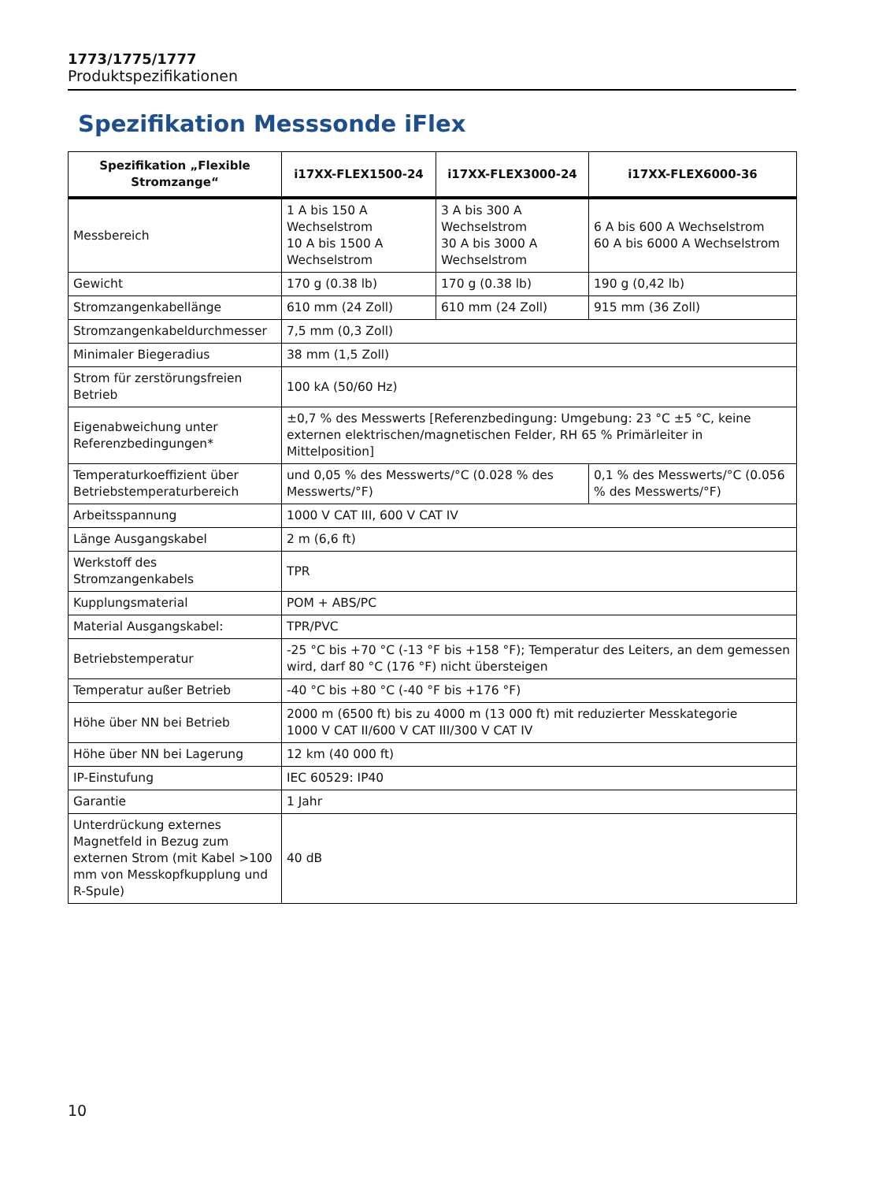1773/1775/1777
Produktspezifikationen
Spezifikation Messsonde iFlex
| Spezifikation „Flexible Stromzange“ | i17XX-FLEX1500-24 | i17XX-FLEX3000-24 | i17XX-FLEX6000-36 |
| --- | --- | --- | --- |
| Messbereich | 1 A bis 150 A Wechselstrom 10 A bis 1500 A Wechselstrom | 3 A bis 300 A Wechselstrom 30 A bis 3000 A Wechselstrom | 6 A bis 600 A Wechselstrom 60 A bis 6000 A Wechselstrom |
| Gewicht | 170 g (0.38 lb) | 170 g (0.38 lb) | 190 g (0,42 lb) |
| Stromzangenkabellänge | 610 mm (24 Zoll) | 610 mm (24 Zoll) | 915 mm (36 Zoll) |
| Stromzangenkabeldurchmesser | 7,5 mm (0,3 Zoll) | | |
| Minimaler Biegeradius | 38 mm (1,5 Zoll) | | |
| Strom für zerstörungsfreien Betrieb | 100 kA (50/60 Hz) | | |
| Eigenabweichung unter Referenzbedingungen* | ±0,7 % des Messwerts [Referenzbedingung: Umgebung: 23 °C ±5 °C, keine externen elektrischen/magnetischen Felder, RH 65 % Primärleiter in Mittelposition] | | |
| Temperaturkoeffizient über Betriebstemperaturbereich | und 0,05 % des Messwerts/°C (0.028 % des Messwerts/°F) | | 0,1 % des Messwerts/°C (0.056 % des Messwerts/°F) |
| Arbeitsspannung | 1000 V CAT III, 600 V CAT IV | | |
| Länge Ausgangskabel | 2 m (6,6 ft) | | |
| Werkstoff des Stromzangenkabels | TPR | | |
| Kupplungsmaterial | POM + ABS/PC | | |
| Material Ausgangskabel: | TPR/PVC | | |
| Betriebstemperatur | -25 °C bis +70 °C (-13 °F bis +158 °F); Temperatur des Leiters, an dem gemessen wird, darf 80 °C (176 °F) nicht übersteigen | | |
| Temperatur außer Betrieb | -40 °C bis +80 °C (-40 °F bis +176 °F) | | |
| Höhe über NN bei Betrieb | 2000 m (6500 ft) bis zu 4000 m (13 000 ft) mit reduzierter Messkategorie 1000 V CAT II/600 V CAT III/300 V CAT IV | | |
| Höhe über NN bei Lagerung | 12 km (40 000 ft) | | |
| IP-Einstufung | IEC 60529: IP40 | | |
| Garantie | 1 Jahr | | |
| Unterdrückung externes Magnetfeld in Bezug zum externen Strom (mit Kabel >100 mm von Messkopfkupplung und R-Spule) | 40 dB | | |
10